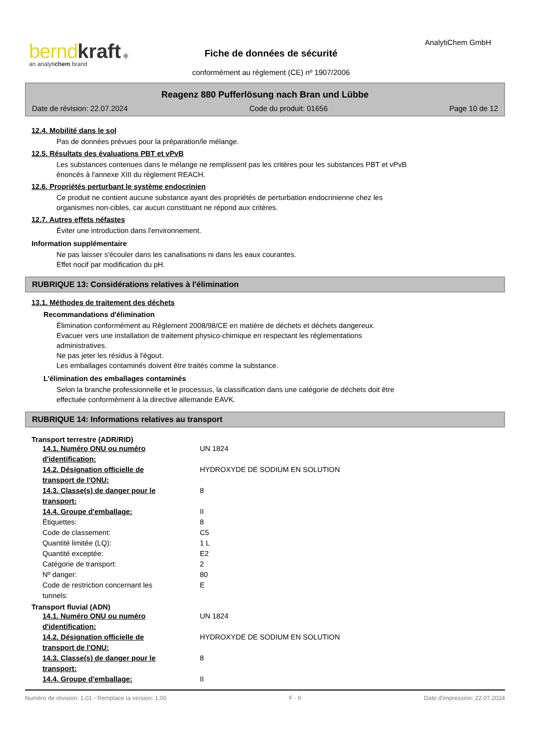bernd kraft ◆
an analytichem brand
AnalytiChem GmbH
Fiche de données de sécurité
conformément au règlement (CE) nº 1907/2006
Reagenz 880 Pufferlösung nach Bran und Lübbe
Date de révision: 22.07.2024 Code du produit: 01656 Page 10 de 12
12.4. Mobilité dans le sol
Pas de données prévues pour la préparation/le mélange.
12.5. Résultats des évaluations PBT et vPvB
Les substances contenues dans le mélange ne remplissent pas les critères pour les substances PBT et vPvB
énoncés à l'annexe XIII du règlement REACH.
12.6. Propriétés perturbant le système endocrinien
Ce produit ne contient aucune substance ayant des propriétés de perturbation endocrinienne chez les
organismes non-cibles, car aucun constituant ne répond aux critères.
12.7. Autres effets néfastes
Éviter une introduction dans l'environnement.
Information supplémentaire
Ne pas laisser s'écouler dans les canalisations ni dans les eaux courantes.
Effet nocif par modification du pH.
RUBRIQUE 13: Considérations relatives à l'élimination
13.1. Méthodes de traitement des déchets
Recommandations d'élimination
Élimination conformément au Règlement 2008/98/CE en matière de déchets et déchets dangereux.
Evacuer vers une installation de traitement physico-chimique en respectant les réglementations
administratives.
Ne pas jeter les résidus à l'égout.
Les emballages contaminés doivent être traités comme la substance.
L'élimination des emballages contaminés
Selon la branche professionnelle et le processus, la classification dans une catégorie de déchets doit être
effectuée conformément à la directive allemande EAVK.
RUBRIQUE 14: Informations relatives au transport
Transport terrestre (ADR/RID)
| 14.1. Numéro ONU ou numéro d'identification: | UN 1824 |
| 14.2. Désignation officielle de transport de l'ONU: | HYDROXYDE DE SODIUM EN SOLUTION |
| 14.3. Classe(s) de danger pour le transport: | 8 |
| 14.4. Groupe d'emballage: | II |
| Étiquettes: | 8 |
| Code de classement: | C5 |
| Quantité limitée (LQ): | 1 L |
| Quantité exceptée: | E2 |
| Catégorie de transport: | 2 |
| Nº danger: | 80 |
| Code de restriction concernant les tunnels: | E |
Transport fluvial (ADN)
| 14.1. Numéro ONU ou numéro d'identification: | UN 1824 |
| 14.2. Désignation officielle de transport de l'ONU: | HYDROXYDE DE SODIUM EN SOLUTION |
| 14.3. Classe(s) de danger pour le transport: | 8 |
| 14.4. Groupe d'emballage: | II |
Numéro de révision: 1,01 - Remplace la version: 1,00 F - fr Date d'impression: 22.07.2024